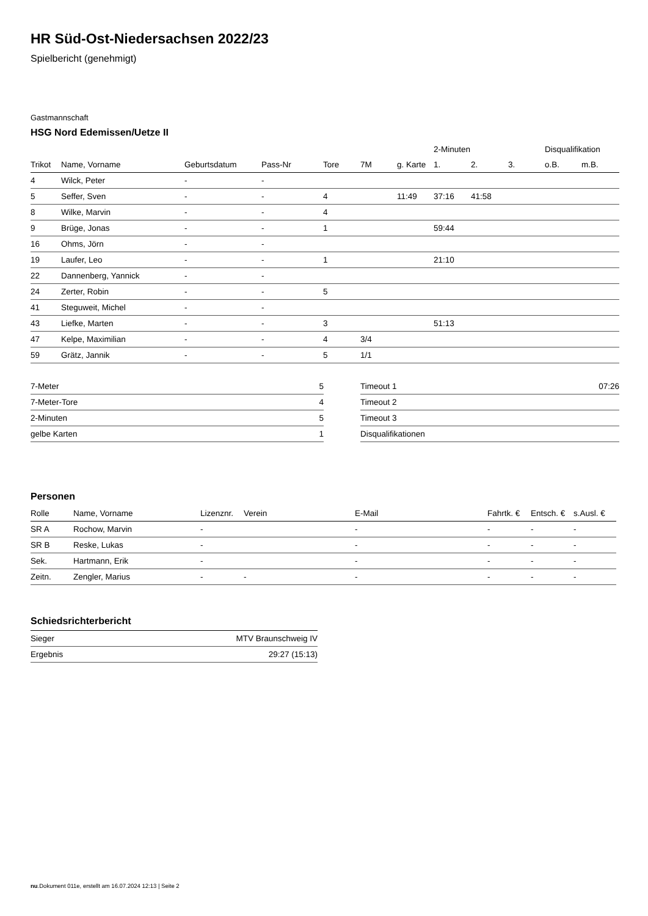HR Süd-Ost-Niedersachsen 2022/23
Spielbericht (genehmigt)
Gastmannschaft
HSG Nord Edemissen/Uetze II
| | | | | | | | 2-Minuten | | | Disqualifikation | |
| --- | --- | --- | --- | --- | --- | --- | --- | --- | --- | --- | --- |
| Trikot | Name, Vorname | Geburtsdatum | Pass-Nr | Tore | 7M | g. Karte | 1. | 2. | 3. | o.B. | m.B. |
| 4 | Wilck, Peter | - | - | | | | | | | | |
| 5 | Seffer, Sven | - | - | 4 | | 11:49 | 37:16 | 41:58 | | | |
| 8 | Wilke, Marvin | - | - | 4 | | | | | | | |
| 9 | Brüge, Jonas | - | - | 1 | | | 59:44 | | | | |
| 16 | Ohms, Jörn | - | - | | | | | | | | |
| 19 | Laufer, Leo | - | - | 1 | | | 21:10 | | | | |
| 22 | Dannenberg, Yannick | - | - | | | | | | | | |
| 24 | Zerter, Robin | - | - | 5 | | | | | | | |
| 41 | Steguweit, Michel | - | - | | | | | | | | |
| 43 | Liefke, Marten | - | - | 3 | | | 51:13 | | | | |
| 47 | Kelpe, Maximilian | - | - | 4 | 3/4 | | | | | | |
| 59 | Grätz, Jannik | - | - | 5 | 1/1 | | | | | | |
| 7-Meter | 5 |
| 7-Meter-Tore | 4 |
| 2-Minuten | 5 |
| gelbe Karten | 1 |
| Timeout 1 | 07:26 |
| Timeout 2 | |
| Timeout 3 | |
| Disqualifikationen | |
Personen
| Rolle | Name, Vorname | Lizenznr. | Verein | E-Mail | Fahrtk. € | Entsch. € | s.Ausl. € |
| --- | --- | --- | --- | --- | --- | --- | --- |
| SR A | Rochow, Marvin | - | | - | - | - | - |
| SR B | Reske, Lukas | - | | - | - | - | - |
| Sek. | Hartmann, Erik | - | | - | - | - | - |
| Zeitn. | Zengler, Marius | - | - | - | - | - | - |
Schiedsrichterbericht
| Sieger | MTV Braunschweig IV |
| Ergebnis | 29:27 (15:13) |
nu.Dokument 011e, erstellt am 16.07.2024 12:13 | Seite 2